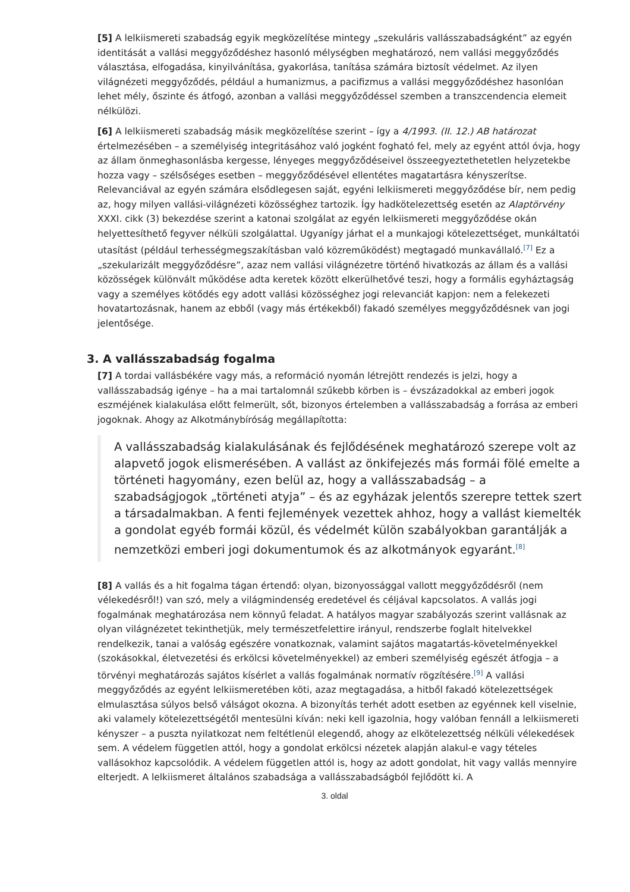[5] A lelkiismereti szabadság egyik megközelítése mintegy „szekuláris vallásszabadságként” az egyén identitását a vallási meggyőződéshez hasonló mélységben meghatározó, nem vallási meggyőződés választása, elfogadása, kinyilvánítása, gyakorlása, tanítása számára biztosít védelmet. Az ilyen világnézeti meggyőződés, például a humanizmus, a pacifizmus a vallási meggyőződéshez hasonlóan lehet mély, őszinte és átfogó, azonban a vallási meggyőződéssel szemben a transzcendencia elemeit nélkülözi.
[6] A lelkiismereti szabadság másik megközelítése szerint – így a 4/1993. (II. 12.) AB határozat értelmezésében – a személyiség integritásához való jogként fogható fel, mely az egyént attól óvja, hogy az állam önmeghasonlásba kergesse, lényeges meggyőződéseivel összeegyeztethetetlen helyzetekbe hozza vagy – szélsőséges esetben – meggyőződésével ellentétes magatartásra kényszerítse. Relevanciával az egyén számára elsődlegesen saját, egyéni lelkiismereti meggyőződése bír, nem pedig az, hogy milyen vallási-világnézeti közösséghez tartozik. Így hadkötelezettség esetén az Alaptörvény XXXI. cikk (3) bekezdése szerint a katonai szolgálat az egyén lelkiismereti meggyőződése okán helyettesíthető fegyver nélküli szolgálattal. Ugyanígy járhat el a munkajogi kötelezettséget, munkáltatói utasítást (például terhességmegszakításban való közreműködést) megtagadó munkavállaló.<sup>[7]</sup> Ez a „szekularizált meggyőződésre”, azaz nem vallási világnézetre történő hivatkozás az állam és a vallási közösségek különvált működése adta keretek között elkerülhetővé teszi, hogy a formális egyháztagság vagy a személyes kötődés egy adott vallási közösséghez jogi relevanciát kapjon: nem a felekezeti hovatartozásnak, hanem az ebből (vagy más értékekből) fakadó személyes meggyőződésnek van jogi jelentősége.
3. A vallásszabadság fogalma
[7] A tordai vallásbékére vagy más, a reformáció nyomán létrejött rendezés is jelzi, hogy a vallásszabadság igénye – ha a mai tartalomnál szűkebb körben is – évszázadokkal az emberi jogok eszméjének kialakulása előtt felmerült, sőt, bizonyos értelemben a vallásszabadság a forrása az emberi jogoknak. Ahogy az Alkotmánybíróság megállapította:
A vallásszabadság kialakulásának és fejlődésének meghatározó szerepe volt az alapvető jogok elismerésében. A vallást az önkifejezés más formái fölé emelte a történeti hagyomány, ezen belül az, hogy a vallásszabadság – a szabadságjogok „történeti atyja” – és az egyházak jelentős szerepre tettek szert a társadalmakban. A fenti fejlemények vezettek ahhoz, hogy a vallást kiemelték a gondolat egyéb formái közül, és védelmét külön szabályokban garantálják a nemzetközi emberi jogi dokumentumok és az alkotmányok egyaránt.<sup>[8]</sup>
[8] A vallás és a hit fogalma tágan értendő: olyan, bizonyossággal vallott meggyőződésről (nem vélekedésről!) van szó, mely a világmindenség eredetével és céljával kapcsolatos. A vallás jogi fogalmának meghatározása nem könnyű feladat. A hatályos magyar szabályozás szerint vallásnak az olyan világnézetet tekinthetjük, mely természetfelettire irányul, rendszerbe foglalt hitelvekkel rendelkezik, tanai a valóság egészére vonatkoznak, valamint sajátos magatartás-követelményekkel (szokásokkal, életvezetési és erkölcsi követelményekkel) az emberi személyiség egészét átfogja – a törvényi meghatározás sajátos kísérlet a vallás fogalmának normatív rögzítésére.<sup>[9]</sup> A vallási meggyőződés az egyént lelkiismeretében köti, azaz megtagadása, a hitből fakadó kötelezettségek elmulasztása súlyos belső válságot okozna. A bizonyítás terhét adott esetben az egyénnek kell viselnie, aki valamely kötelezettségétől mentesülni kíván: neki kell igazolnia, hogy valóban fennáll a lelkiismereti kényszer – a puszta nyilatkozat nem feltétlenül elegendő, ahogy az elkötelezettség nélküli vélekedések sem. A védelem független attól, hogy a gondolat erkölcsi nézetek alapján alakul-e vagy tételes vallásokhoz kapcsolódik. A védelem független attól is, hogy az adott gondolat, hit vagy vallás mennyire elterjedt. A lelkiismeret általános szabadsága a vallásszabadságból fejlődött ki. A
3. oldal